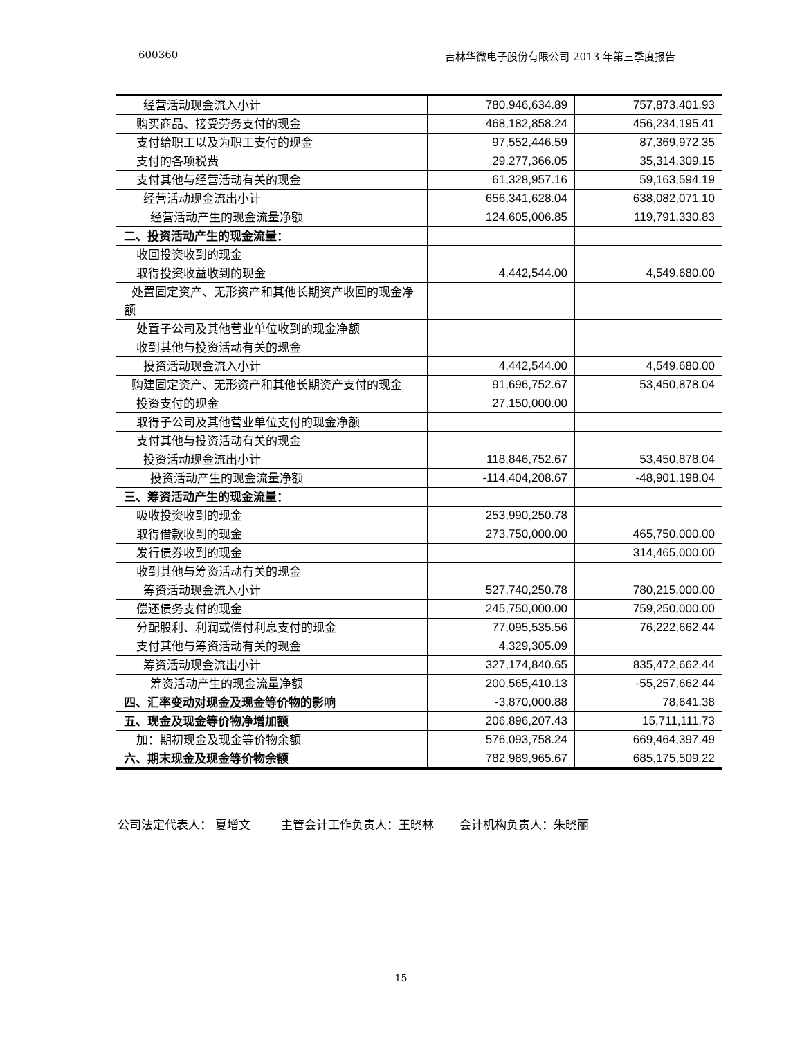600360 吉林华微电子股份有限公司 2013 年第三季度报告
| 经营活动现金流入小计 | 780,946,634.89 | 757,873,401.93 |
| 购买商品、接受劳务支付的现金 | 468,182,858.24 | 456,234,195.41 |
| 支付给职工以及为职工支付的现金 | 97,552,446.59 | 87,369,972.35 |
| 支付的各项税费 | 29,277,366.05 | 35,314,309.15 |
| 支付其他与经营活动有关的现金 | 61,328,957.16 | 59,163,594.19 |
| 经营活动现金流出小计 | 656,341,628.04 | 638,082,071.10 |
| 经营活动产生的现金流量净额 | 124,605,006.85 | 119,791,330.83 |
| 二、投资活动产生的现金流量： | | |
| 收回投资收到的现金 | | |
| 取得投资收益收到的现金 | 4,442,544.00 | 4,549,680.00 |
| 处置固定资产、无形资产和其他长期资产收回的现金净额 | | |
| 处置子公司及其他营业单位收到的现金净额 | | |
| 收到其他与投资活动有关的现金 | | |
| 投资活动现金流入小计 | 4,442,544.00 | 4,549,680.00 |
| 购建固定资产、无形资产和其他长期资产支付的现金 | 91,696,752.67 | 53,450,878.04 |
| 投资支付的现金 | 27,150,000.00 | |
| 取得子公司及其他营业单位支付的现金净额 | | |
| 支付其他与投资活动有关的现金 | | |
| 投资活动现金流出小计 | 118,846,752.67 | 53,450,878.04 |
| 投资活动产生的现金流量净额 | -114,404,208.67 | -48,901,198.04 |
| 三、筹资活动产生的现金流量： | | |
| 吸收投资收到的现金 | 253,990,250.78 | |
| 取得借款收到的现金 | 273,750,000.00 | 465,750,000.00 |
| 发行债券收到的现金 | | 314,465,000.00 |
| 收到其他与筹资活动有关的现金 | | |
| 筹资活动现金流入小计 | 527,740,250.78 | 780,215,000.00 |
| 偿还债务支付的现金 | 245,750,000.00 | 759,250,000.00 |
| 分配股利、利润或偿付利息支付的现金 | 77,095,535.56 | 76,222,662.44 |
| 支付其他与筹资活动有关的现金 | 4,329,305.09 | |
| 筹资活动现金流出小计 | 327,174,840.65 | 835,472,662.44 |
| 筹资活动产生的现金流量净额 | 200,565,410.13 | -55,257,662.44 |
| 四、汇率变动对现金及现金等价物的影响 | -3,870,000.88 | 78,641.38 |
| 五、现金及现金等价物净增加额 | 206,896,207.43 | 15,711,111.73 |
| 加：期初现金及现金等价物余额 | 576,093,758.24 | 669,464,397.49 |
| 六、期末现金及现金等价物余额 | 782,989,965.67 | 685,175,509.22 |
公司法定代表人： 夏增文 主管会计工作负责人：王晓林 会计机构负责人：朱晓丽
15